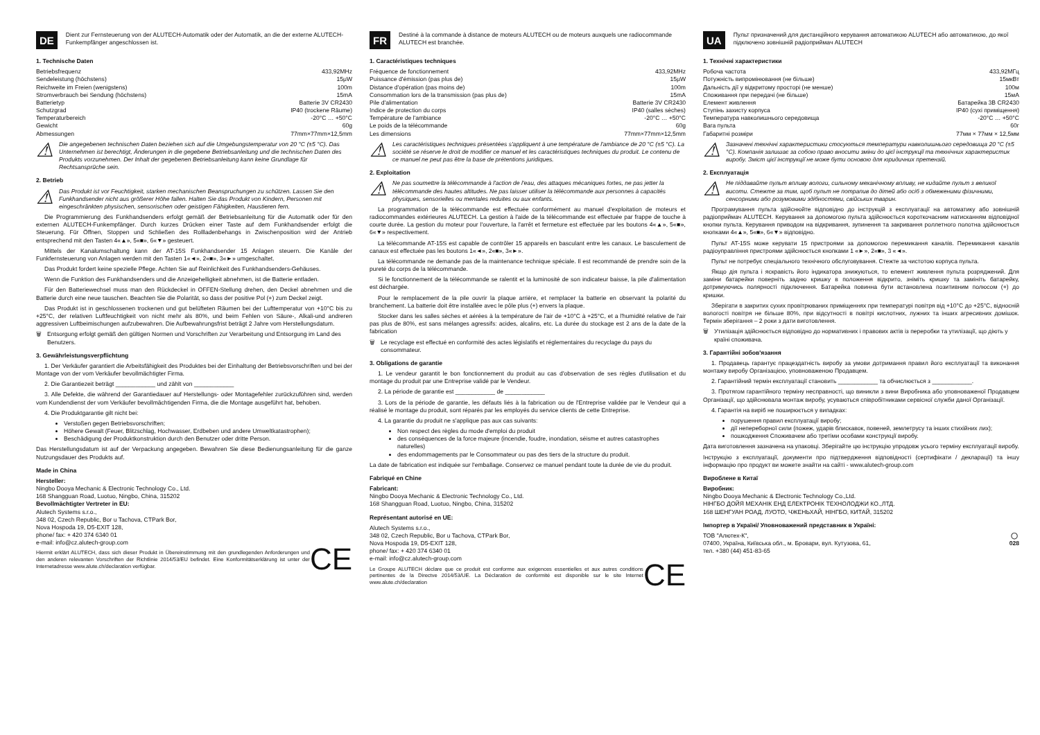DE
Dient zur Fernsteuerung von der ALUTECH-Automatik oder der Automatik, an die der externe ALUTECH-Funkempfänger angeschlossen ist.
1. Technische Daten
| Betriebsfrequenz | 433,92MHz |
| Sendeleistung (höchstens) | 15μW |
| Reichweite im Freien (wenigstens) | 100m |
| Stromverbrauch bei Sendung (höchstens) | 15mA |
| Batterietyp | Batterie 3V CR2430 |
| Schutzgrad | IP40 (trockene Räume) |
| Temperaturbereich | -20°C … +50°C |
| Gewicht | 60g |
| Abmessungen | 77mm×77mm×12,5mm |
⚠
Die angegebenen technischen Daten beziehen sich auf die Umgebungstemperatur von 20 °C (±5 °C). Das Unternehmen ist berechtigt, Änderungen in die gegebene Betriebsanleitung und die technischen Daten des Produkts vorzunehmen. Der Inhalt der gegebenen Betriebsanleitung kann keine Grundlage für Rechtsansprüche sein.
2. Betrieb
⚠
Das Produkt ist vor Feuchtigkeit, starken mechanischen Beanspruchungen zu schützen. Lassen Sie den Funkhandsender nicht aus größerer Höhe fallen. Halten Sie das Produkt von Kindern, Personen mit eingeschränkten physischen, sensorischen oder geistigen Fähigkeiten, Haustieren fern.
Die Programmierung des Funkhandsenders erfolgt gemäß der Betriebsanleitung für die Automatik oder für den externen ALUTECH-Funkempfänger. Durch kurzes Drücken einer Taste auf dem Funkhandsender erfolgt die Steuerung. Für Öffnen, Stoppen und Schließen des Rollladenbehangs in Zwischenposition wird der Antrieb entsprechend mit den Tasten 4«▲», 5«■», 6«▼» gesteuert.
Mittels der Kanalumschaltung kann der AT-15S Funkhandsender 15 Anlagen steuern. Die Kanäle der Funkfernsteuerung von Anlagen werden mit den Tasten 1«◄», 2«■», 3«►» umgeschaltet.
Das Produkt fordert keine spezielle Pflege. Achten Sie auf Reinlichkeit des Funkhandsenders-Gehäuses.
Wenn die Funktion des Funkhandsenders und die Anzeigehelligkeit abnehmen, ist die Batterie entladen.
Für den Batteriewechsel muss man den Rückdeckel in OFFEN-Stellung drehen, den Deckel abnehmen und die Batterie durch eine neue tauschen. Beachten Sie die Polarität, so dass der positive Pol (+) zum Deckel zeigt.
Das Produkt ist in geschlossenen trockenen und gut belüfteten Räumen bei der Lufttemperatur von +10°C bis zu +25°C, der relativen Luftfeuchtigkeit von nicht mehr als 80%, und beim Fehlen von Säure-, Alkali-und andreren aggressiven Luftbeimischungen aufzubewahren. Die Aufbewahrungsfrist beträgt 2 Jahre vom Herstellungsdatum.
🗑 Entsorgung erfolgt gemäß den gültigen Normen und Vorschriften zur Verarbeitung und Entsorgung im Land des Benutzers.
3. Gewährleistungsverpflichtung
1. Der Verkäufer garantiert die Arbeitsfähigkeit des Produktes bei der Einhaltung der Betriebsvorschriften und bei der Montage von der vom Verkäufer bevollmächtigter Firma.
2. Die Garantiezeit beträgt ____________ und zählt von ____________
3. Alle Defekte, die während der Garantiedauer auf Herstellungs- oder Montagefehler zurückzuführen sind, werden vom Kundendienst der vom Verkäufer bevollmächtigenden Firma, die die Montage ausgeführt hat, behoben.
4. Die Produktgarantie gilt nicht bei:
Verstoßen gegen Betriebsvorschriften;
Höhere Gewalt (Feuer, Blitzschlag, Hochwasser, Erdbeben und andere Umweltkatastrophen);
Beschädigung der Produktkonstruktion durch den Benutzer oder dritte Person.
Das Herstellungsdatum ist auf der Verpackung angegeben. Bewahren Sie diese Bedienungsanleitung für die ganze Nutzungsdauer des Produkts auf.
Made in China
Hersteller:
Ningbo Dooya Mechanic & Electronic Technology Co., Ltd.
168 Shangguan Road, Luotuo, Ningbo, China, 315202
Bevollmächtigter Vertreter in EU:
Alutech Systems s.r.o.,
348 02, Czech Republic, Bor u Tachova, CTPark Bor,
Nova Hospoda 19, D5-EXIT 128,
phone/ fax: + 420 374 6340 01
e-mail: info@cz.alutech-group.com
CE
Hiermit erklärt ALUTECH, dass sich dieser Produkt in Übereinstimmung mit den grundlegenden Anforderungen und den anderen relevanten Vorschriften der Richtlinie 2014/53/EU befindet. Eine Konformitätserklärung ist unter der Internetadresse www.alute.ch/declaration verfügbar.
FR
Destiné à la commande à distance de moteurs ALUTECH ou de moteurs auxquels une radiocommande ALUTECH est branchée.
1. Caractéristiques techniques
| Fréquence de fonctionnement | 433,92MHz |
| Puissance d'émission (pas plus de) | 15μW |
| Distance d'opération (pas moins de) | 100m |
| Consommation lors de la transmission (pas plus de) | 15mA |
| Pile d'alimentation | Batterie 3V CR2430 |
| Indice de protection du corps | IP40 (salles sèches) |
| Température de l'ambiance | -20°C … +50°C |
| Le poids de la télécommande | 60g |
| Les dimensions | 77mm×77mm×12,5mm |
⚠
Les caractéristiques techniques présentées s'appliquent à une température de l'ambiance de 20 °C (±5 °C). La société se réserve le droit de modifier ce manuel et les caractéristiques techniques du produit. Le contenu de ce manuel ne peut pas être la base de prétentions juridiques.
2. Exploitation
⚠
Ne pas soumettre la télécommande à l'action de l'eau, des attaques mécaniques fortes, ne pas jetter la télécommande des hautes altitudes. Ne pas laisser utiliser la télécommande aux personnes à capacités physiques, sensorielles ou mentales reduites ou aux enfants.
La programmation de la télécommande est effectuée conformément au manuel d'exploitation de moteurs et radiocommandes extérieures ALUTECH. La gestion à l'aide de la télécommande est effectuée par frappe de touche à courte durée. La gestion du moteur pour l'ouverture, la l'arrêt et fermeture est effectuée par les boutons 4«▲», 5«■», 6«▼» respectivement.
La télécommande AT-15S est capable de contrôler 15 appareils en basculant entre les canaux. Le basculement de canaux est effectuée pas les boutons 1«◄», 2«■», 3«►».
La télécommande ne demande pas de la maintenance technique spéciale. Il est recommandé de prendre soin de la pureté du corps de la télécommande.
Si le fonctionnement de la télécommande se ralentit et la luminosité de son indicateur baisse, la pile d'alimentation est déchargée.
Pour le remplacement de la pile ouvrir la plaque arrière, et remplacer la batterie en observant la polarité du branchement. La batterie doit être installée avec le pôle plus (+) envers la plaque.
Stocker dans les salles sèches et aérées à la température de l'air de +10°C à +25°C, et a l'humidité relative de l'air pas plus de 80%, est sans mélanges agressifs: acides, alcalins, etc. La durée du stockage est 2 ans de la date de la fabrication
🗑 Le recyclage est effectué en conformité des actes législatifs et réglementaires du recyclage du pays du consommateur.
3. Obligations de garantie
1. Le vendeur garantit le bon fonctionnement du produit au cas d'observation de ses règles d'utilisation et du montage du produit par une Entreprise validé par le Vendeur.
2. La période de garantie est ____________ de ____________
3. Lors de la période de garantie, les défauts liés à la fabrication ou de l'Entreprise validée par le Vendeur qui a réalisé le montage du produit, sont réparés par les employés du service clients de cette Entreprise.
4. La garantie du produit ne s'applique pas aux cas suivants:
Non respect des règles du mode d'emploi du produit
des conséquences de la force majeure (incendie, foudre, inondation, séisme et autres catastrophes naturelles)
des endommagements par le Consommateur ou pas des tiers de la structure du produit.
La date de fabrication est indiquée sur l'emballage. Conservez ce manuel pendant toute la durée de vie du produit.
Fabriqué en Chine
Fabricant:
Ningbo Dooya Mechanic & Electronic Technology Co., Ltd.
168 Shangguan Road, Luotuo, Ningbo, China, 315202
Représentant autorisé en UE:
Alutech Systems s.r.o.,
348 02, Czech Republic, Bor u Tachova, CTPark Bor,
Nova Hospoda 19, D5-EXIT 128,
phone/ fax: + 420 374 6340 01
e-mail: info@cz.alutech-group.com
CE
Le Groupe ALUTECH déclare que ce produit est conforme aux exigences essentielles et aux autres conditions pertinentes de la Directve 2014/53/UE. La Déclaration de conformité est disponible sur le site Internet www.alute.ch/declaration
UA
Пульт призначений для дистанційного керування автоматикою ALUTECH або автоматикою, до якої підключено зовнішній радіоприймач ALUTECH
1. Технічні характеристики
| Робоча частота | 433,92МГц |
| Потужність випромінювання (не більше) | 15мкВт |
| Дальність дії у відкритому просторі (не менше) | 100м |
| Споживання при передачі (не більше) | 15мА |
| Елемент живлення | Батарейка 3В CR2430 |
| Ступінь захисту корпуса | IP40 (сухі приміщення) |
| Температура навколишнього середовища | -20°C … +50°C |
| Вага пульта | 60г |
| Габаритні розміри | 77мм × 77мм × 12,5мм |
⚠
Зазначені технічні характеристики стосуються температури навколишнього середовища 20 °C (±5 °C). Компанія залишає за собою право вносити зміни до цієї інструкції та технічних характеристик виробу. Зміст цієї інструкції не може бути основою для юридичних претензій.
2. Експлуатація
⚠
Не піддавайте пульт впливу вологи, сильному механічному впливу, не кидайте пульт з великої висоти. Стежте за тим, щоб пульт не потрапив до дітей або осіб з обмеженими фізичними, сенсорними або розумовими здібностями, свійських тварин.
Програмування пульта здійснюйте відповідно до інструкцій з експлуатації на автоматику або зовнішній радіоприймач ALUTECH. Керування за допомогою пульта здійснюється короткочасним натисканням відповідної кнопки пульта. Керування приводом на відкривання, зупинення та закривання роллетного полотна здійснюється кнопками 4«▲», 5«■», 6«▼» відповідно.
Пульт AT-15S може керувати 15 пристроями за допомогою перемикання каналів. Перемикання каналів радіоуправління пристроями здійснюється кнопками 1 «►», 2«■», 3 «◄».
Пульт не потребує спеціального технічного обслуговування. Стежте за чистотою корпуса пульта.
Якщо дія пульта і яскравість його індикатора знижуються, то елемент живлення пульта розряджений. Для заміни батарейки поверніть задню кришку в положення відкрито, зніміть кришку та замініть батарейку, дотримуючись полярності підключення. Батарейка повинна бути встановлена позитивним полюсом (+) до кришки.
Зберігати в закритих сухих провітрюваних приміщеннях при температурі повітря від +10°C до +25°C, відносній вологості повітря не більше 80%, при відсутності в повітрі кислотних, лужних та інших агресивних домішок. Термін зберігання – 2 роки з дати виготовлення.
🗑 Утилізація здійснюється відповідно до нормативних і правових актів із переробки та утилізації, що діють у країні споживача.
3. Гарантійні зобов'язання
1. Продавець гарантує працездатність виробу за умови дотримання правил його експлуатації та виконання монтажу виробу Організацією, уповноваженою Продавцем.
2. Гарантійний термін експлуатації становить ____________ та обчислюється з ____________.
3. Протягом гарантійного терміну несправності, що виникли з вини Виробника або уповноваженої Продавцем Організації, що здійснювала монтаж виробу, усуваються співробітниками сервісної служби даної Організації.
4. Гарантія на виріб не поширюється у випадках:
порушення правил експлуатації виробу;
дії непереборної сили (пожеж, ударів блискавок, повеней, землетрусу та інших стихійних лих);
пошкодження Споживачем або третіми особами конструкції виробу.
Дата виготовлення зазначена на упаковці. Зберігайте цю інструкцію упродовж усього терміну експлуатації виробу.
Інструкцію з експлуатації, документи про підтвердження відповідності (сертифікати / декларації) та іншу інформацію про продукт ви можете знайти на сайті - www.alutech-group.com
Вироблене в Китаї
Виробник:
Ningbo Dooya Mechanic & Electronic Technology Co.,Ltd.
НІНГБО ДОЙЯ МЕХАНІК ЕНД ЕЛЕКТРОНІК ТЕХНОЛОДЖИ КО.,ЛТД.
168 ШЕНГУАН РОАД, ЛУОТО, ЧЖЕНЬХАЙ, НІНГБО, КИТАЙ, 315202
Імпортер в Україні/ Уповноважений представник в Україні:
◯
028
ТОВ "Алютех-К",
07400, Україна, Київська обл., м. Бровари, вул. Кутузова, 61,
тел. +380 (44) 451-83-65